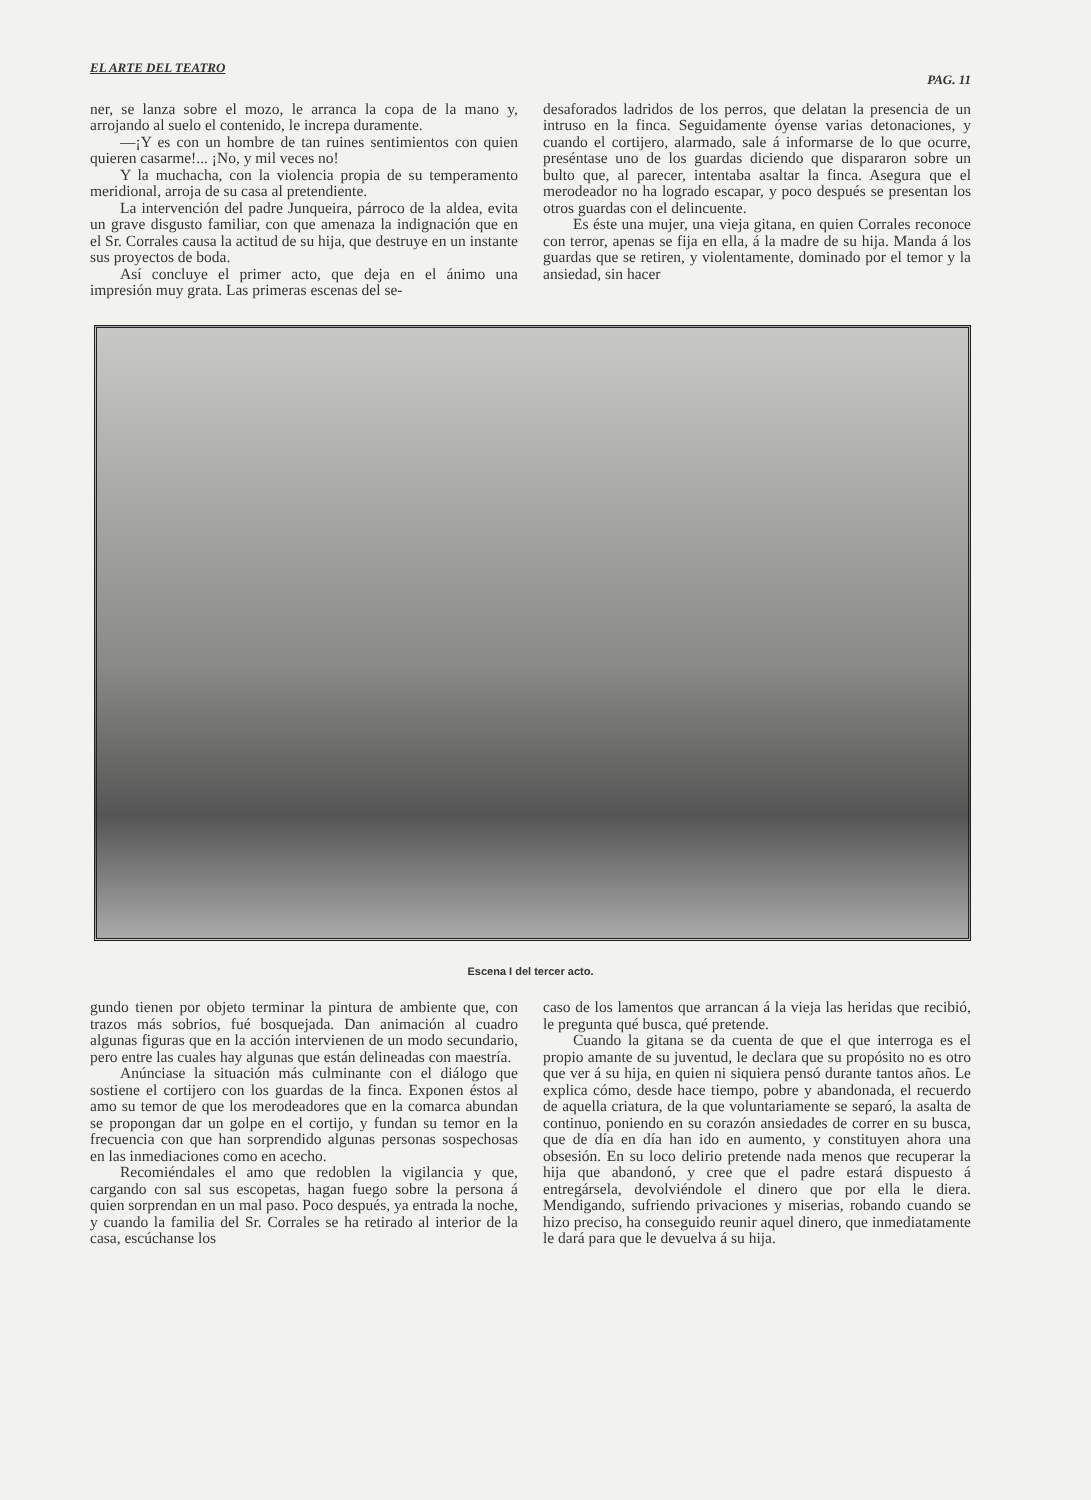EL ARTE DEL TEATRO PAG. 11
ner, se lanza sobre el mozo, le arranca la copa de la mano y, arrojando al suelo el contenido, le increpa duramente.
—¡Y es con un hombre de tan ruines sentimientos con quien quieren casarme!... ¡No, y mil veces no!
Y la muchacha, con la violencia propia de su temperamento meridional, arroja de su casa al pretendiente.
La intervención del padre Junqueira, párroco de la aldea, evita un grave disgusto familiar, con que amenaza la indignación que en el Sr. Corrales causa la actitud de su hija, que destruye en un instante sus proyectos de boda.
Así concluye el primer acto, que deja en el ánimo una impresión muy grata. Las primeras escenas del se-
desaforados ladridos de los perros, que delatan la presencia de un intruso en la finca. Seguidamente óyense varias detonaciones, y cuando el cortijero, alarmado, sale á informarse de lo que ocurre, preséntase uno de los guardas diciendo que dispararon sobre un bulto que, al parecer, intentaba asaltar la finca. Asegura que el merodeador no ha logrado escapar, y poco después se presentan los otros guardas con el delincuente.
Es éste una mujer, una vieja gitana, en quien Corrales reconoce con terror, apenas se fija en ella, á la madre de su hija. Manda á los guardas que se retiren, y violentamente, dominado por el temor y la ansiedad, sin hacer
Escena I del tercer acto.
gundo tienen por objeto terminar la pintura de ambiente que, con trazos más sobrios, fué bosquejada. Dan animación al cuadro algunas figuras que en la acción intervienen de un modo secundario, pero entre las cuales hay algunas que están delineadas con maestría.
Anúnciase la situación más culminante con el diálogo que sostiene el cortijero con los guardas de la finca. Exponen éstos al amo su temor de que los merodeadores que en la comarca abundan se propongan dar un golpe en el cortijo, y fundan su temor en la frecuencia con que han sorprendido algunas personas sospechosas en las inmediaciones como en acecho.
Recomiéndales el amo que redoblen la vigilancia y que, cargando con sal sus escopetas, hagan fuego sobre la persona á quien sorprendan en un mal paso. Poco después, ya entrada la noche, y cuando la familia del Sr. Corrales se ha retirado al interior de la casa, escúchanse los
caso de los lamentos que arrancan á la vieja las heridas que recibió, le pregunta qué busca, qué pretende.
Cuando la gitana se da cuenta de que el que interroga es el propio amante de su juventud, le declara que su propósito no es otro que ver á su hija, en quien ni siquiera pensó durante tantos años. Le explica cómo, desde hace tiempo, pobre y abandonada, el recuerdo de aquella criatura, de la que voluntariamente se separó, la asalta de continuo, poniendo en su corazón ansiedades de correr en su busca, que de día en día han ido en aumento, y constituyen ahora una obsesión. En su loco delirio pretende nada menos que recuperar la hija que abandonó, y cree que el padre estará dispuesto á entregársela, devolviéndole el dinero que por ella le diera. Mendigando, sufriendo privaciones y miserias, robando cuando se hizo preciso, ha conseguido reunir aquel dinero, que inmediatamente le dará para que le devuelva á su hija.